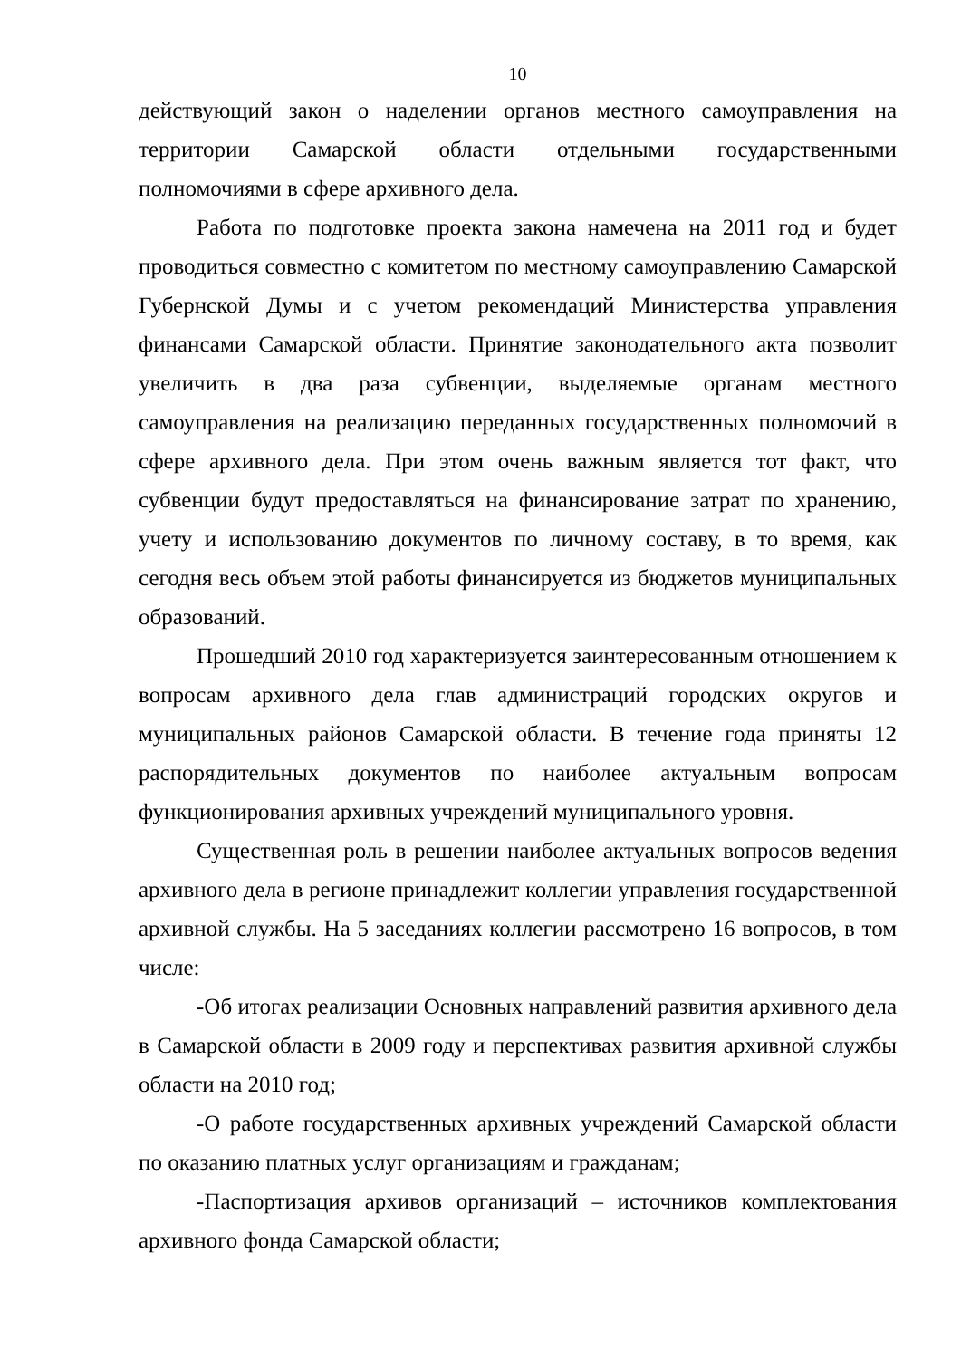10
действующий закон о наделении органов местного самоуправления на территории Самарской области отдельными государственными полномочиями в сфере архивного дела.
Работа по подготовке проекта закона намечена на 2011 год и будет проводиться совместно с комитетом по местному самоуправлению Самарской Губернской Думы и с учетом рекомендаций Министерства управления финансами Самарской области. Принятие законодательного акта позволит увеличить в два раза субвенции, выделяемые органам местного самоуправления на реализацию переданных государственных полномочий в сфере архивного дела. При этом очень важным является тот факт, что субвенции будут предоставляться на финансирование затрат по хранению, учету и использованию документов по личному составу, в то время, как сегодня весь объем этой работы финансируется из бюджетов муниципальных образований.
Прошедший 2010 год характеризуется заинтересованным отношением к вопросам архивного дела глав администраций городских округов и муниципальных районов Самарской области. В течение года приняты 12 распорядительных документов по наиболее актуальным вопросам функционирования архивных учреждений муниципального уровня.
Существенная роль в решении наиболее актуальных вопросов ведения архивного дела в регионе принадлежит коллегии управления государственной архивной службы. На 5 заседаниях коллегии рассмотрено 16 вопросов, в том числе:
-Об итогах реализации Основных направлений развития архивного дела в Самарской области в 2009 году и перспективах развития архивной службы области на 2010 год;
-О работе государственных архивных учреждений Самарской области по оказанию платных услуг организациям и гражданам;
-Паспортизация архивов организаций – источников комплектования архивного фонда Самарской области;